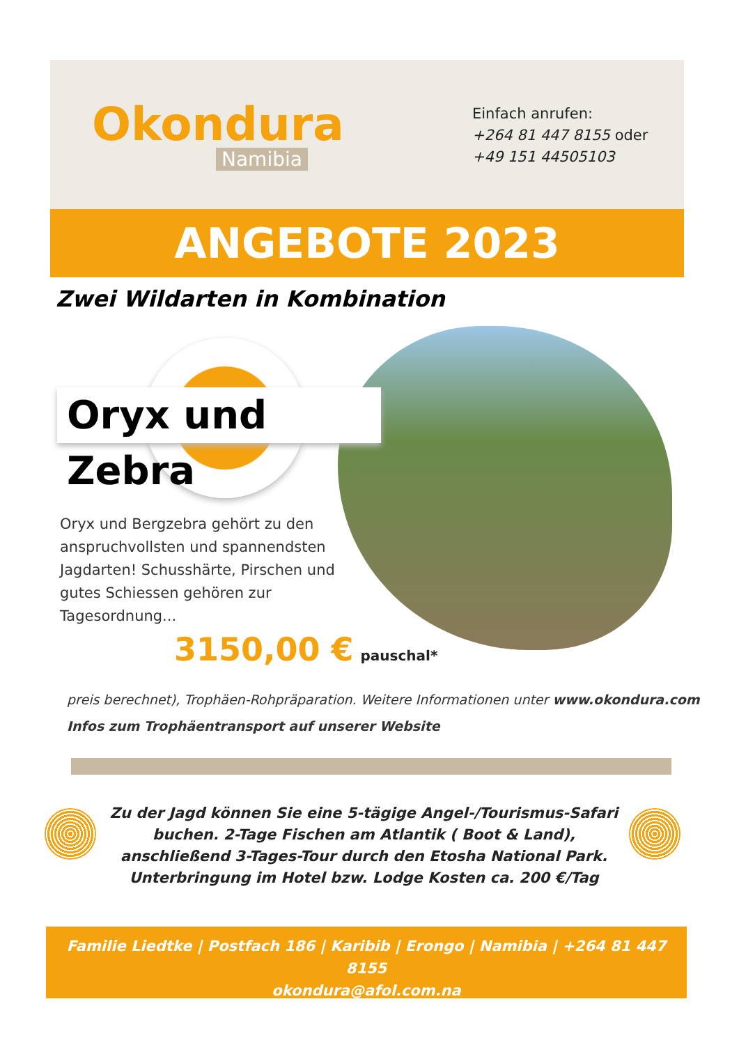Okondura
Namibia
Einfach anrufen:
+264 81 447 8155 oder
+49 151 44505103
ANGEBOTE 2023
Zwei Wildarten in Kombination
Oryx und Zebra
Oryx und Bergzebra gehört zu den anspruchvollsten und spannendsten Jagdarten! Schusshärte, Pirschen und gutes Schiessen gehören zur Tagesordnung...
3150,00 € pauschal*
preis berechnet), Trophäen-Rohpräparation. Weitere Informationen unter www.okondura.com
Infos zum Trophäentransport auf unserer Website
Zu der Jagd können Sie eine 5-tägige Angel-/Tourismus-Safari buchen. 2-Tage Fischen am Atlantik ( Boot & Land), anschließend 3-Tages-Tour durch den Etosha National Park. Unterbringung im Hotel bzw. Lodge Kosten ca. 200 €/Tag
Familie Liedtke | Postfach 186 | Karibib | Erongo | Namibia | +264 81 447 8155
okondura@afol.com.na